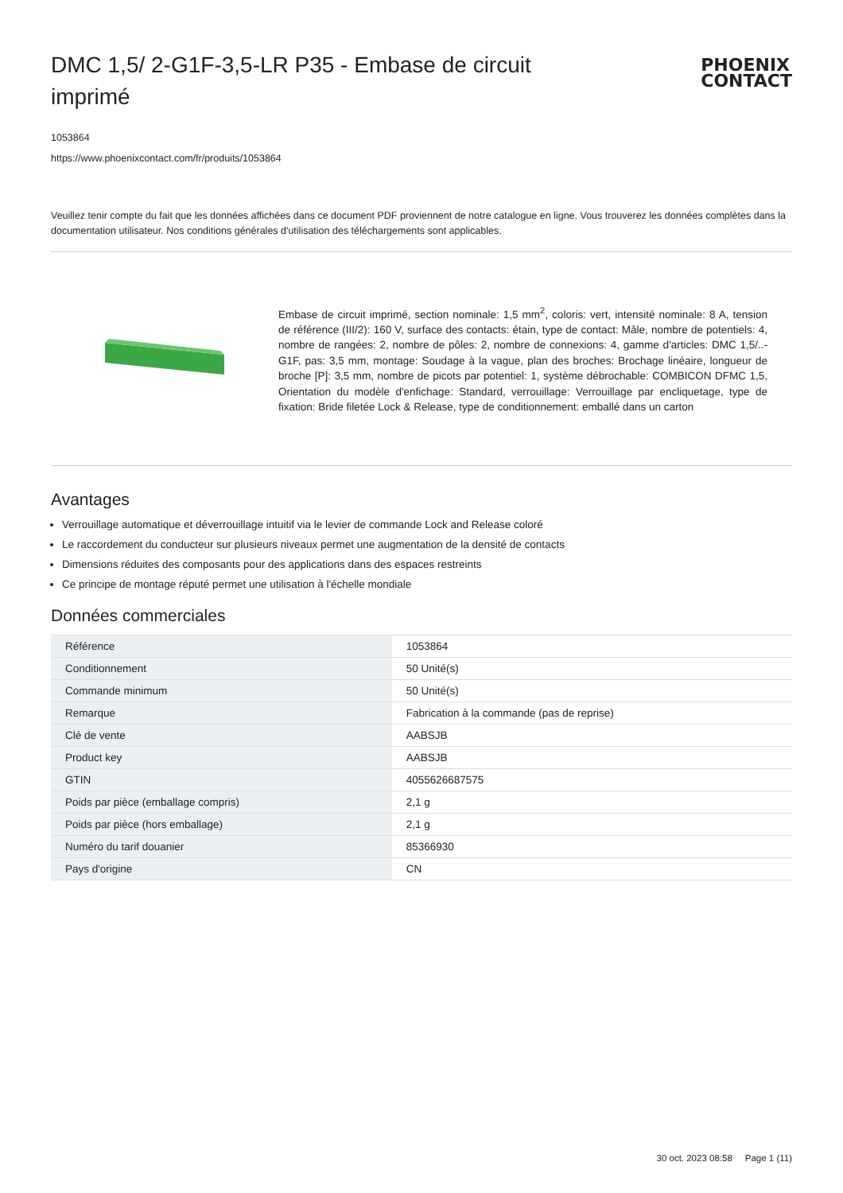DMC 1,5/ 2-G1F-3,5-LR P35 - Embase de circuit imprimé
PHOENIX
CONTACT
1053864
https://www.phoenixcontact.com/fr/produits/1053864
Veuillez tenir compte du fait que les données affichées dans ce document PDF proviennent de notre catalogue en ligne. Vous trouverez les données complètes dans la documentation utilisateur. Nos conditions générales d'utilisation des téléchargements sont applicables.
Embase de circuit imprimé, section nominale: 1,5 mm<sup>2</sup>, coloris: vert, intensité nominale: 8 A, tension de référence (III/2): 160 V, surface des contacts: étain, type de contact: Mâle, nombre de potentiels: 4, nombre de rangées: 2, nombre de pôles: 2, nombre de connexions: 4, gamme d'articles: DMC 1,5/..-G1F, pas: 3,5 mm, montage: Soudage à la vague, plan des broches: Brochage linéaire, longueur de broche [P]: 3,5 mm, nombre de picots par potentiel: 1, système débrochable: COMBICON DFMC 1,5, Orientation du modèle d'enfichage: Standard, verrouillage: Verrouillage par encliquetage, type de fixation: Bride filetée Lock & Release, type de conditionnement: emballé dans un carton
Avantages
Verrouillage automatique et déverrouillage intuitif via le levier de commande Lock and Release coloré
Le raccordement du conducteur sur plusieurs niveaux permet une augmentation de la densité de contacts
Dimensions réduites des composants pour des applications dans des espaces restreints
Ce principe de montage réputé permet une utilisation à l'échelle mondiale
Données commerciales
| Référence | 1053864 |
| Conditionnement | 50 Unité(s) |
| Commande minimum | 50 Unité(s) |
| Remarque | Fabrication à la commande (pas de reprise) |
| Clé de vente | AABSJB |
| Product key | AABSJB |
| GTIN | 4055626687575 |
| Poids par pièce (emballage compris) | 2,1 g |
| Poids par pièce (hors emballage) | 2,1 g |
| Numéro du tarif douanier | 85366930 |
| Pays d'origine | CN |
30 oct. 2023 08:58 Page 1 (11)